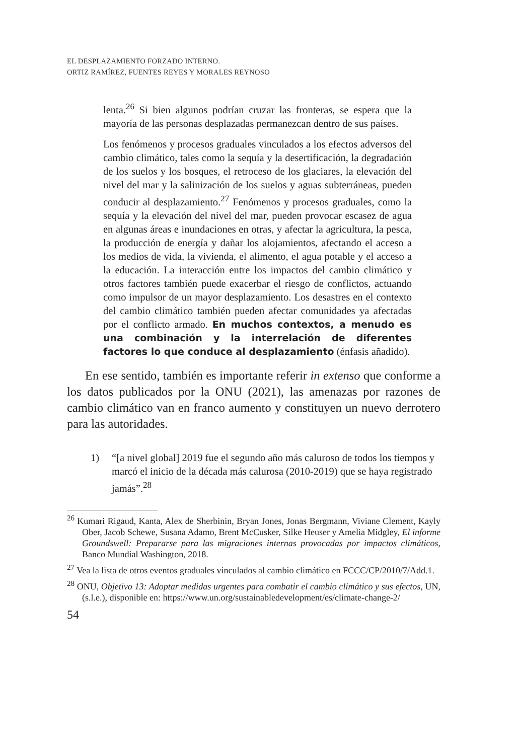EL DESPLAZAMIENTO FORZADO INTERNO.
ORTIZ RAMÍREZ, FUENTES REYES Y MORALES REYNOSO
lenta.<sup>26</sup> Si bien algunos podrían cruzar las fronteras, se espera que la mayoría de las personas desplazadas permanezcan dentro de sus países.
Los fenómenos y procesos graduales vinculados a los efectos adversos del cambio climático, tales como la sequía y la desertificación, la degradación de los suelos y los bosques, el retroceso de los glaciares, la elevación del nivel del mar y la salinización de los suelos y aguas subterráneas, pueden conducir al desplazamiento.<sup>27</sup> Fenómenos y procesos graduales, como la sequía y la elevación del nivel del mar, pueden provocar escasez de agua en algunas áreas e inundaciones en otras, y afectar la agricultura, la pesca, la producción de energía y dañar los alojamientos, afectando el acceso a los medios de vida, la vivienda, el alimento, el agua potable y el acceso a la educación. La interacción entre los impactos del cambio climático y otros factores también puede exacerbar el riesgo de conflictos, actuando como impulsor de un mayor desplazamiento. Los desastres en el contexto del cambio climático también pueden afectar comunidades ya afectadas por el conflicto armado. En muchos contextos, a menudo es una combinación y la interrelación de diferentes factores lo que conduce al desplazamiento (énfasis añadido).
En ese sentido, también es importante referir in extenso que conforme a los datos publicados por la ONU (2021), las amenazas por razones de cambio climático van en franco aumento y constituyen un nuevo derrotero para las autoridades.
1) “[a nivel global] 2019 fue el segundo año más caluroso de todos los tiempos y marcó el inicio de la década más calurosa (2010-2019) que se haya registrado jamás”.<sup>28</sup>
<sup>26</sup> Kumari Rigaud, Kanta, Alex de Sherbinin, Bryan Jones, Jonas Bergmann, Viviane Clement, Kayly Ober, Jacob Schewe, Susana Adamo, Brent McCusker, Silke Heuser y Amelia Midgley, El informe Groundswell: Prepararse para las migraciones internas provocadas por impactos climáticos, Banco Mundial Washington, 2018.
<sup>27</sup> Vea la lista de otros eventos graduales vinculados al cambio climático en FCCC/CP/2010/7/Add.1.
<sup>28</sup> ONU, Objetivo 13: Adoptar medidas urgentes para combatir el cambio climático y sus efectos, UN, (s.l.e.), disponible en: https://www.un.org/sustainabledevelopment/es/climate-change-2/
54